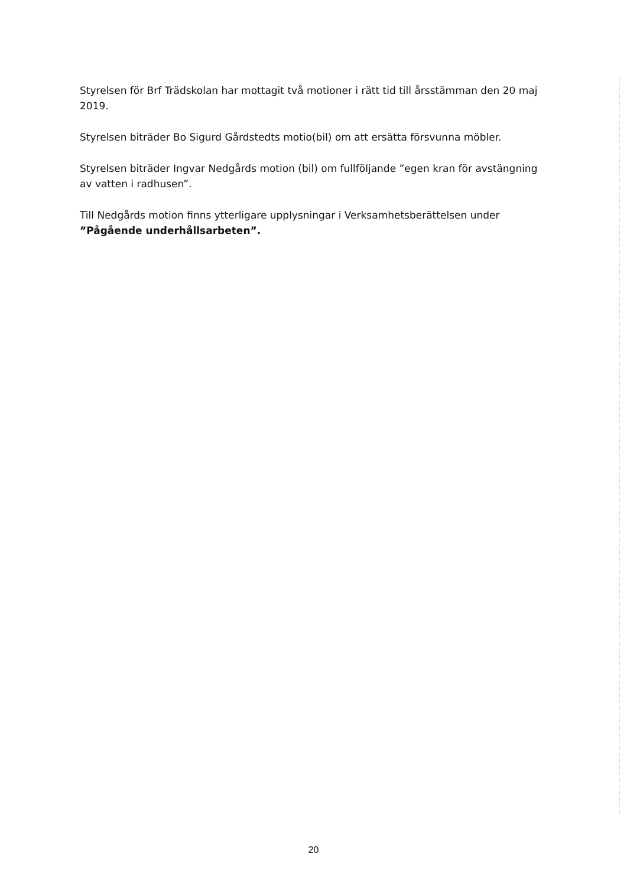Styrelsen för Brf Trädskolan har mottagit två motioner i rätt tid till årsstämman den 20 maj 2019.
Styrelsen biträder Bo Sigurd Gårdstedts motio(bil) om att ersätta försvunna möbler.
Styrelsen biträder Ingvar Nedgårds motion (bil) om fullföljande ”egen kran för avstängning av vatten i radhusen”.
Till Nedgårds motion finns ytterligare upplysningar i Verksamhetsberättelsen under ”Pågående underhållsarbeten”.
20